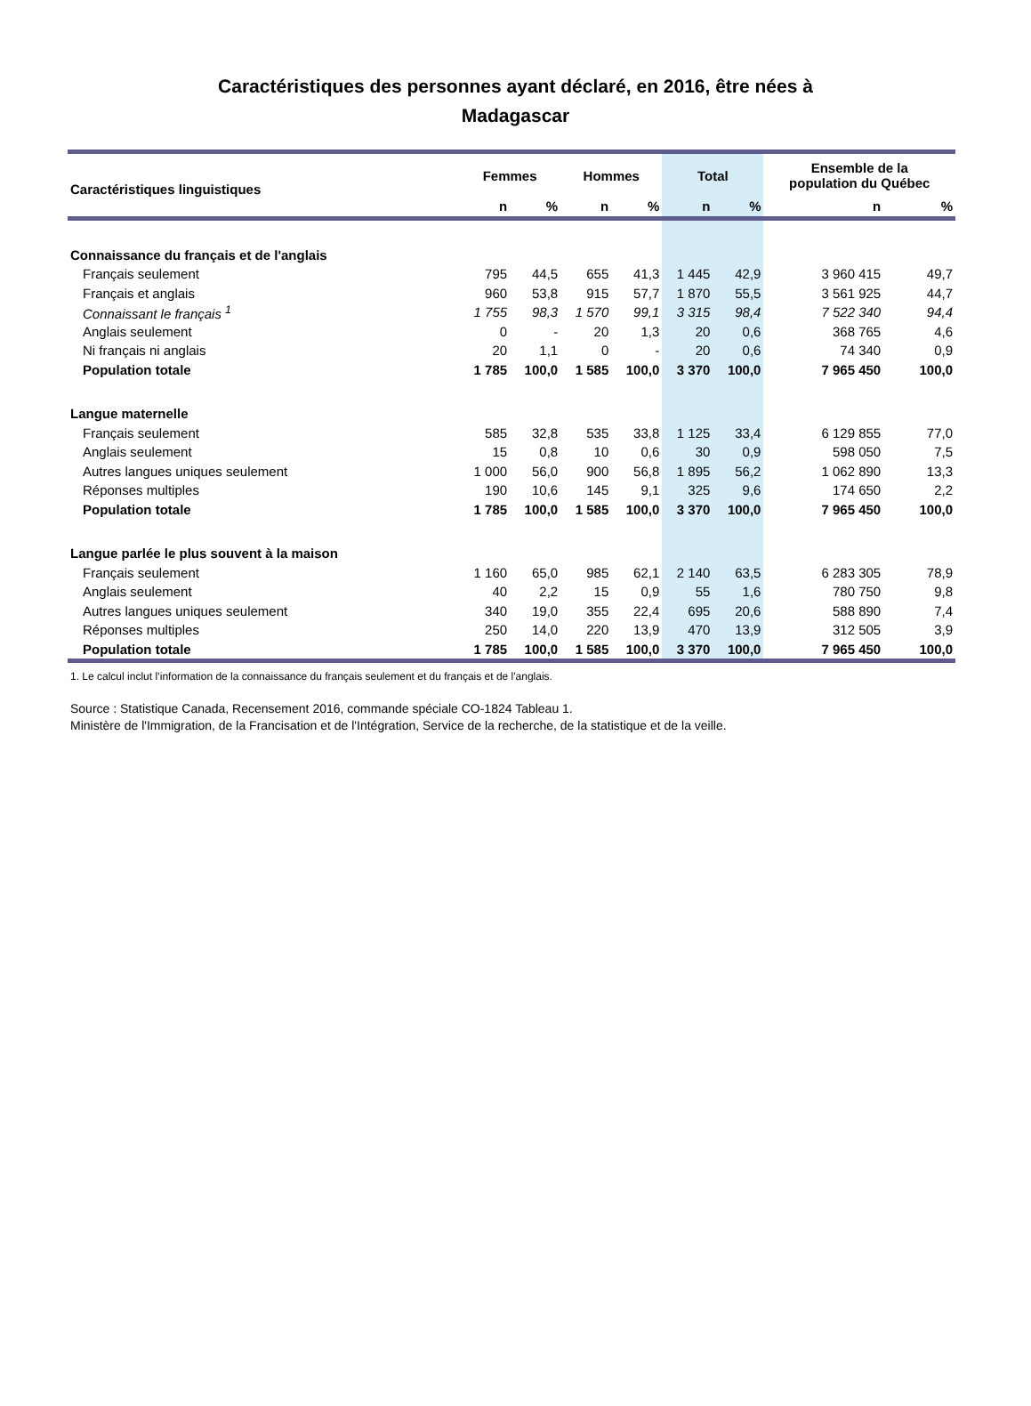Caractéristiques des personnes ayant déclaré, en 2016, être nées à
Madagascar
| Caractéristiques linguistiques | Femmes | | Hommes | | Total | | Ensemble de la population du Québec | |
| --- | --- | --- | --- | --- | --- | --- | --- | --- |
| | n | % | n | % | n | % | n | % |
| Connaissance du français et de l'anglais | | | | | | | | |
| Français seulement | 795 | 44,5 | 655 | 41,3 | 1 445 | 42,9 | 3 960 415 | 49,7 |
| Français et anglais | 960 | 53,8 | 915 | 57,7 | 1 870 | 55,5 | 3 561 925 | 44,7 |
| Connaissant le français <sup>1</sup> | 1 755 | 98,3 | 1 570 | 99,1 | 3 315 | 98,4 | 7 522 340 | 94,4 |
| Anglais seulement | 0 | - | 20 | 1,3 | 20 | 0,6 | 368 765 | 4,6 |
| Ni français ni anglais | 20 | 1,1 | 0 | - | 20 | 0,6 | 74 340 | 0,9 |
| Population totale | 1 785 | 100,0 | 1 585 | 100,0 | 3 370 | 100,0 | 7 965 450 | 100,0 |
| Langue maternelle | | | | | | | | |
| Français seulement | 585 | 32,8 | 535 | 33,8 | 1 125 | 33,4 | 6 129 855 | 77,0 |
| Anglais seulement | 15 | 0,8 | 10 | 0,6 | 30 | 0,9 | 598 050 | 7,5 |
| Autres langues uniques seulement | 1 000 | 56,0 | 900 | 56,8 | 1 895 | 56,2 | 1 062 890 | 13,3 |
| Réponses multiples | 190 | 10,6 | 145 | 9,1 | 325 | 9,6 | 174 650 | 2,2 |
| Population totale | 1 785 | 100,0 | 1 585 | 100,0 | 3 370 | 100,0 | 7 965 450 | 100,0 |
| Langue parlée le plus souvent à la maison | | | | | | | | |
| Français seulement | 1 160 | 65,0 | 985 | 62,1 | 2 140 | 63,5 | 6 283 305 | 78,9 |
| Anglais seulement | 40 | 2,2 | 15 | 0,9 | 55 | 1,6 | 780 750 | 9,8 |
| Autres langues uniques seulement | 340 | 19,0 | 355 | 22,4 | 695 | 20,6 | 588 890 | 7,4 |
| Réponses multiples | 250 | 14,0 | 220 | 13,9 | 470 | 13,9 | 312 505 | 3,9 |
| Population totale | 1 785 | 100,0 | 1 585 | 100,0 | 3 370 | 100,0 | 7 965 450 | 100,0 |
1. Le calcul inclut l’information de la connaissance du français seulement et du français et de l'anglais.
Source : Statistique Canada, Recensement 2016, commande spéciale CO-1824 Tableau 1.
Ministère de l'Immigration, de la Francisation et de l'Intégration, Service de la recherche, de la statistique et de la veille.